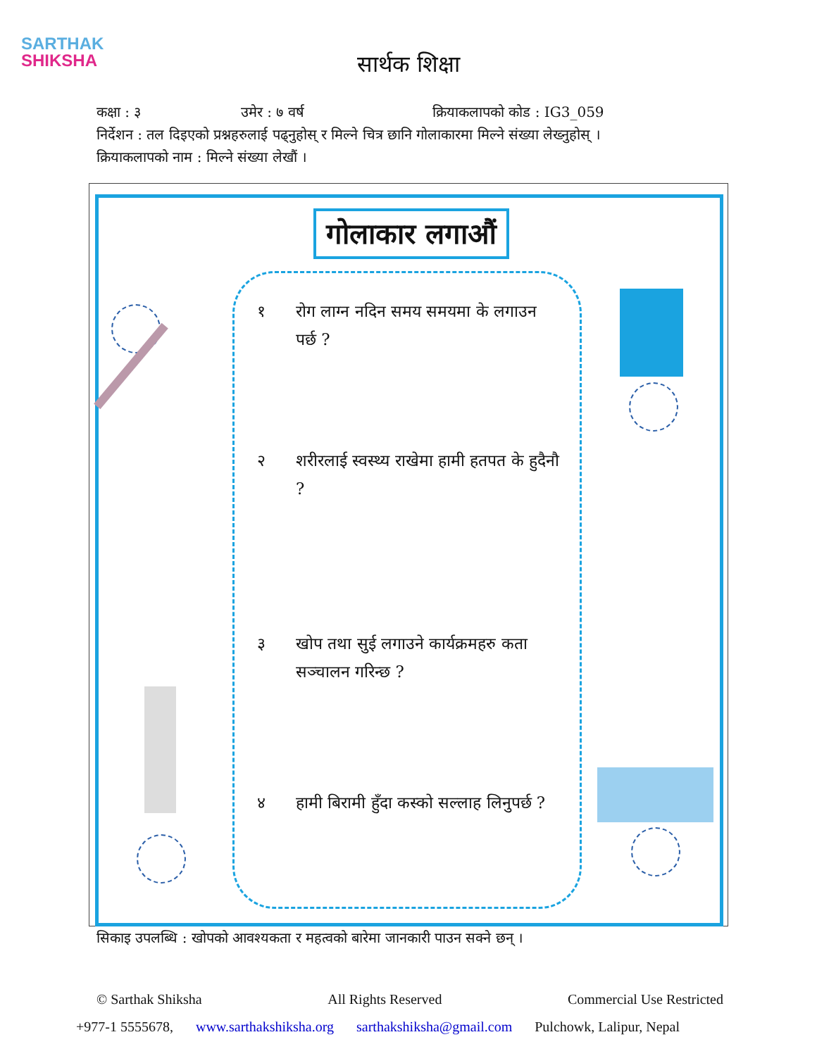SARTHAK
SHIKSHA
सार्थक शिक्षा
कक्षा : ३ उमेर : ७ वर्ष क्रियाकलापको कोड : IG3_059
निर्देशन : तल दिइएको प्रश्नहरुलाई पढ्नुहोस् र मिल्ने चित्र छानि गोलाकारमा मिल्ने संख्या लेख्नुहोस् ।
क्रियाकलापको नाम : मिल्ने संख्या लेखौं ।
गोलाकार लगाऔं
१ रोग लाग्न नदिन समय समयमा के लगाउन पर्छ ?
२ शरीरलाई स्वस्थ्य राखेमा हामी हतपत के हुदैनौ ?
३ खोप तथा सुई लगाउने कार्यक्रमहरु कता सञ्चालन गरिन्छ ?
४ हामी बिरामी हुँदा कस्को सल्लाह लिनुपर्छ ?
सिकाइ उपलब्धि : खोपको आवश्यकता र महत्वको बारेमा जानकारी पाउन सक्ने छन् ।
© Sarthak Shiksha All Rights Reserved Commercial Use Restricted
+977-1 5555678, www.sarthakshiksha.org sarthakshiksha@gmail.com Pulchowk, Lalipur, Nepal